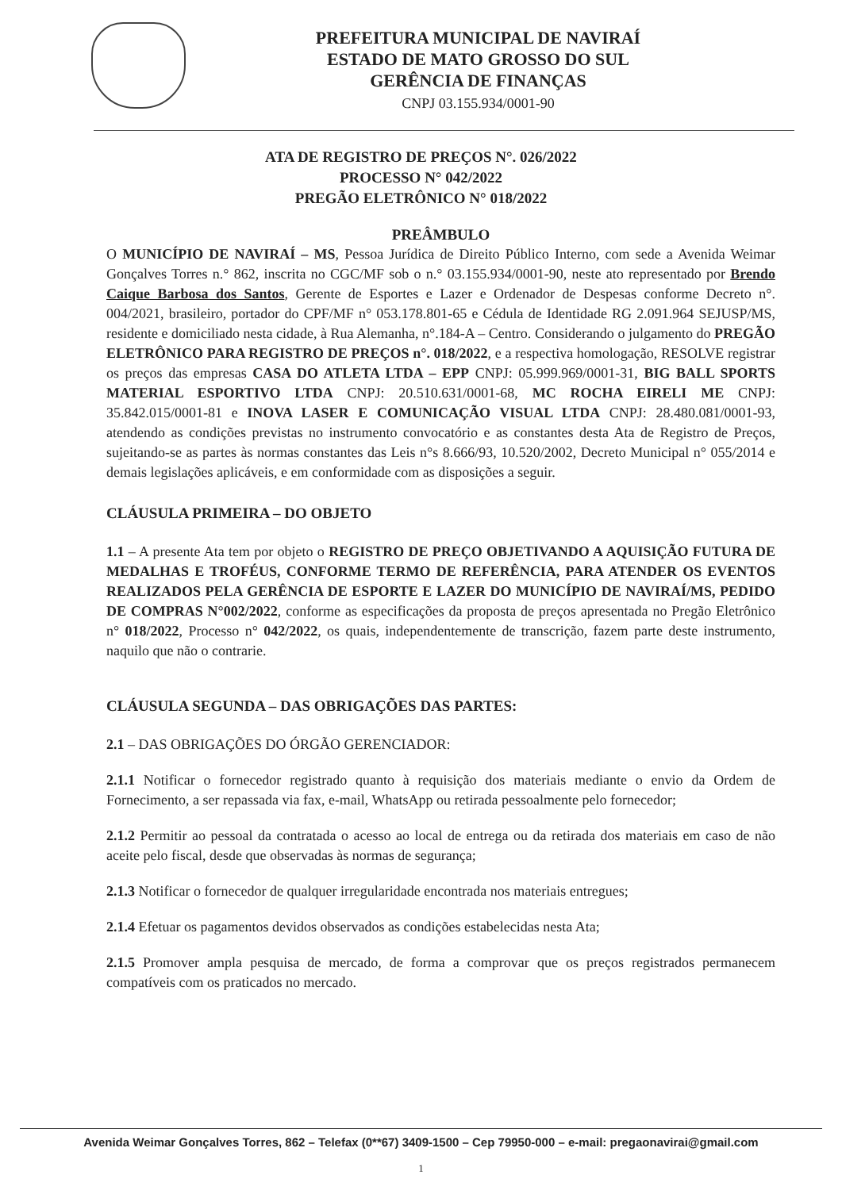PREFEITURA MUNICIPAL DE NAVIRAÍ
ESTADO DE MATO GROSSO DO SUL
GERÊNCIA DE FINANÇAS
CNPJ 03.155.934/0001-90
ATA DE REGISTRO DE PREÇOS N°. 026/2022
PROCESSO N° 042/2022
PREGÃO ELETRÔNICO N° 018/2022
PREÂMBULO
O MUNICÍPIO DE NAVIRAÍ – MS, Pessoa Jurídica de Direito Público Interno, com sede a Avenida Weimar Gonçalves Torres n.° 862, inscrita no CGC/MF sob o n.° 03.155.934/0001-90, neste ato representado por Brendo Caique Barbosa dos Santos, Gerente de Esportes e Lazer e Ordenador de Despesas conforme Decreto n°. 004/2021, brasileiro, portador do CPF/MF n° 053.178.801-65 e Cédula de Identidade RG 2.091.964 SEJUSP/MS, residente e domiciliado nesta cidade, à Rua Alemanha, n°.184-A – Centro. Considerando o julgamento do PREGÃO ELETRÔNICO PARA REGISTRO DE PREÇOS n°. 018/2022, e a respectiva homologação, RESOLVE registrar os preços das empresas CASA DO ATLETA LTDA – EPP CNPJ: 05.999.969/0001-31, BIG BALL SPORTS MATERIAL ESPORTIVO LTDA CNPJ: 20.510.631/0001-68, MC ROCHA EIRELI ME CNPJ: 35.842.015/0001-81 e INOVA LASER E COMUNICAÇÃO VISUAL LTDA CNPJ: 28.480.081/0001-93, atendendo as condições previstas no instrumento convocatório e as constantes desta Ata de Registro de Preços, sujeitando-se as partes às normas constantes das Leis n°s 8.666/93, 10.520/2002, Decreto Municipal n° 055/2014 e demais legislações aplicáveis, e em conformidade com as disposições a seguir.
CLÁUSULA PRIMEIRA – DO OBJETO
1.1 – A presente Ata tem por objeto o REGISTRO DE PREÇO OBJETIVANDO A AQUISIÇÃO FUTURA DE MEDALHAS E TROFÉUS, CONFORME TERMO DE REFERÊNCIA, PARA ATENDER OS EVENTOS REALIZADOS PELA GERÊNCIA DE ESPORTE E LAZER DO MUNICÍPIO DE NAVIRAÍ/MS, PEDIDO DE COMPRAS N°002/2022, conforme as especificações da proposta de preços apresentada no Pregão Eletrônico n° 018/2022, Processo n° 042/2022, os quais, independentemente de transcrição, fazem parte deste instrumento, naquilo que não o contrarie.
CLÁUSULA SEGUNDA – DAS OBRIGAÇÕES DAS PARTES:
2.1 – DAS OBRIGAÇÕES DO ÓRGÃO GERENCIADOR:
2.1.1 Notificar o fornecedor registrado quanto à requisição dos materiais mediante o envio da Ordem de Fornecimento, a ser repassada via fax, e-mail, WhatsApp ou retirada pessoalmente pelo fornecedor;
2.1.2 Permitir ao pessoal da contratada o acesso ao local de entrega ou da retirada dos materiais em caso de não aceite pelo fiscal, desde que observadas às normas de segurança;
2.1.3 Notificar o fornecedor de qualquer irregularidade encontrada nos materiais entregues;
2.1.4 Efetuar os pagamentos devidos observados as condições estabelecidas nesta Ata;
2.1.5 Promover ampla pesquisa de mercado, de forma a comprovar que os preços registrados permanecem compatíveis com os praticados no mercado.
Avenida Weimar Gonçalves Torres, 862 – Telefax (0**67) 3409-1500 – Cep 79950-000 – e-mail: pregaonavirai@gmail.com
1